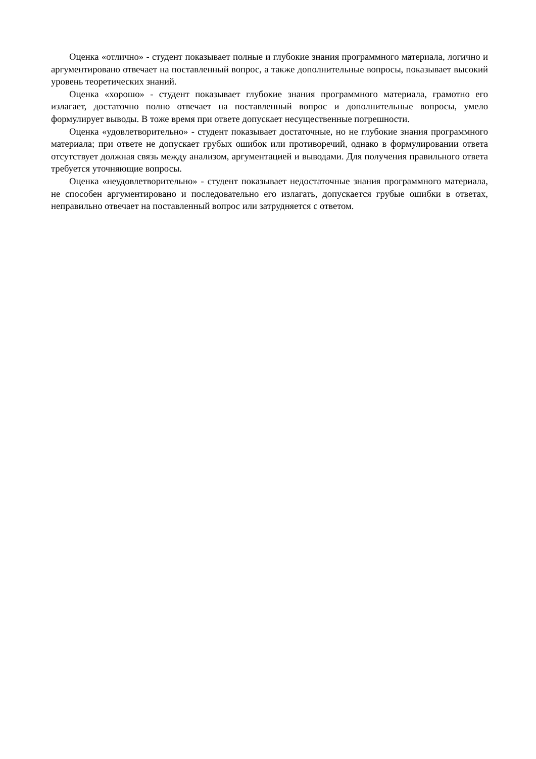Оценка «отлично» - студент показывает полные и глубокие знания программного материала, логично и аргументировано отвечает на поставленный вопрос, а также дополнительные вопросы, показывает высокий уровень теоретических знаний.
Оценка «хорошо» - студент показывает глубокие знания программного материала, грамотно его излагает, достаточно полно отвечает на поставленный вопрос и дополнительные вопросы, умело формулирует выводы. В тоже время при ответе допускает несущественные погрешности.
Оценка «удовлетворительно» - студент показывает достаточные, но не глубокие знания программного материала; при ответе не допускает грубых ошибок или противоречий, однако в формулировании ответа отсутствует должная связь между анализом, аргументацией и выводами. Для получения правильного ответа требуется уточняющие вопросы.
Оценка «неудовлетворительно» - студент показывает недостаточные знания программного материала, не способен аргументировано и последовательно его излагать, допускается грубые ошибки в ответах, неправильно отвечает на поставленный вопрос или затрудняется с ответом.